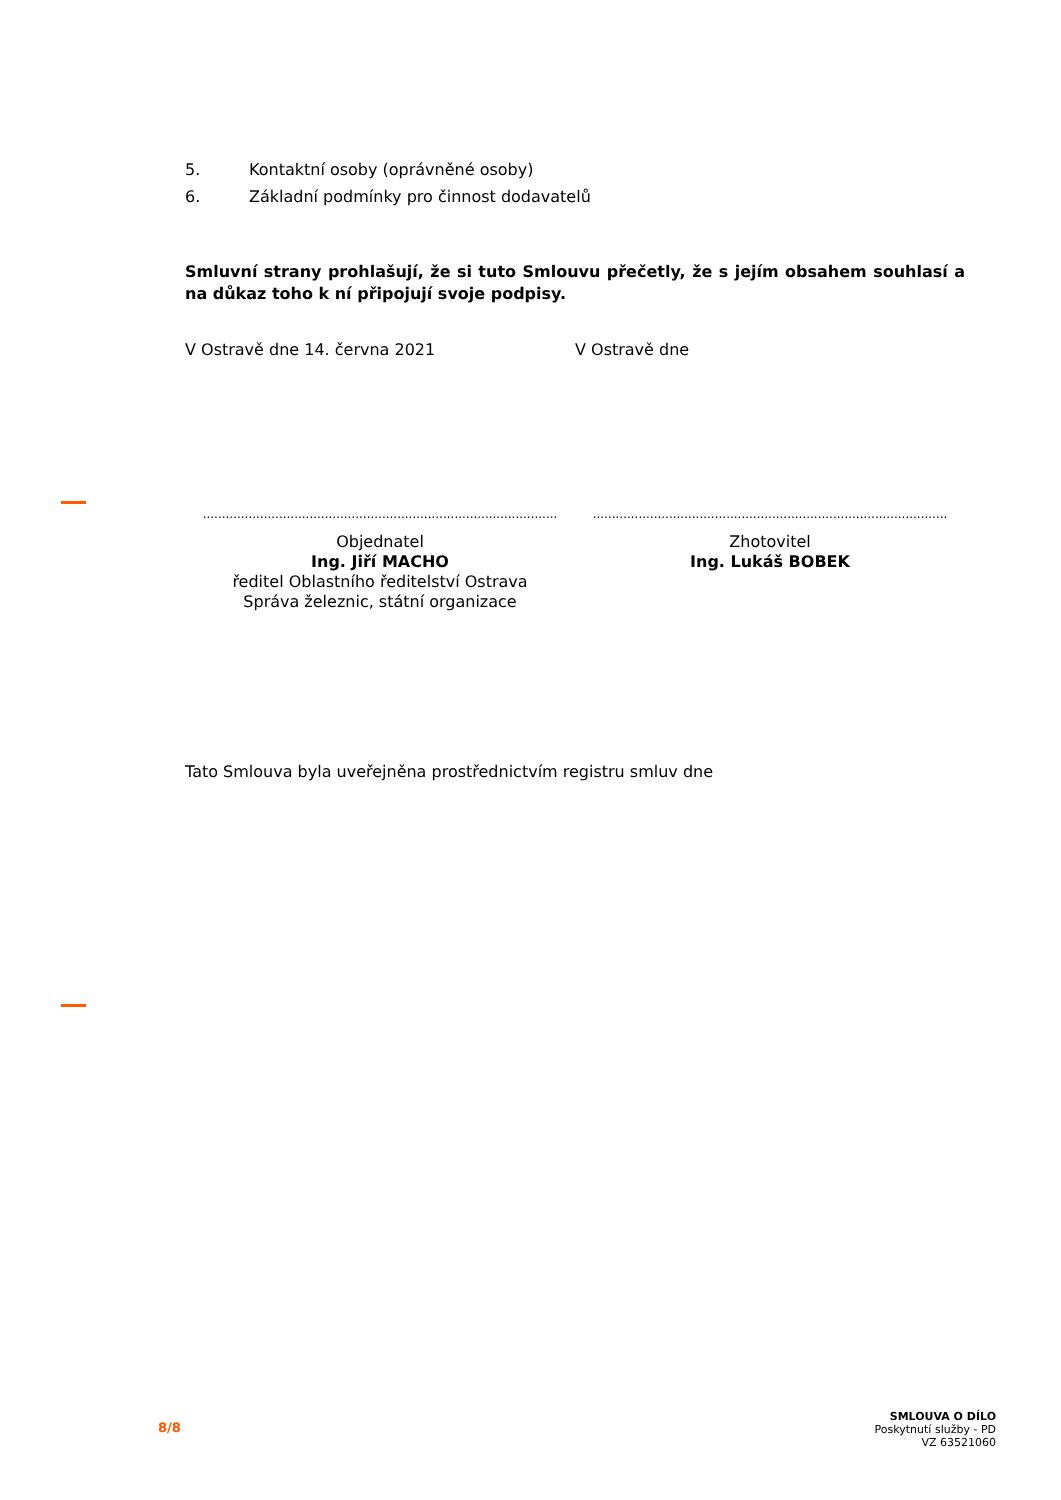5. Kontaktní osoby (oprávněné osoby)
6. Základní podmínky pro činnost dodavatelů
Smluvní strany prohlašují, že si tuto Smlouvu přečetly, že s jejím obsahem souhlasí a na důkaz toho k ní připojují svoje podpisy.
V Ostravě dne 14. června 2021 V Ostravě dne
.............................................................................................
Objednatel
Ing. Jiří MACHO
ředitel Oblastního ředitelství Ostrava
Správa železnic, státní organizace
.............................................................................................
Zhotovitel
Ing. Lukáš BOBEK
Tato Smlouva byla uveřejněna prostřednictvím registru smluv dne
8/8
SMLOUVA O DÍLO
Poskytnutí služby - PD
VZ 63521060